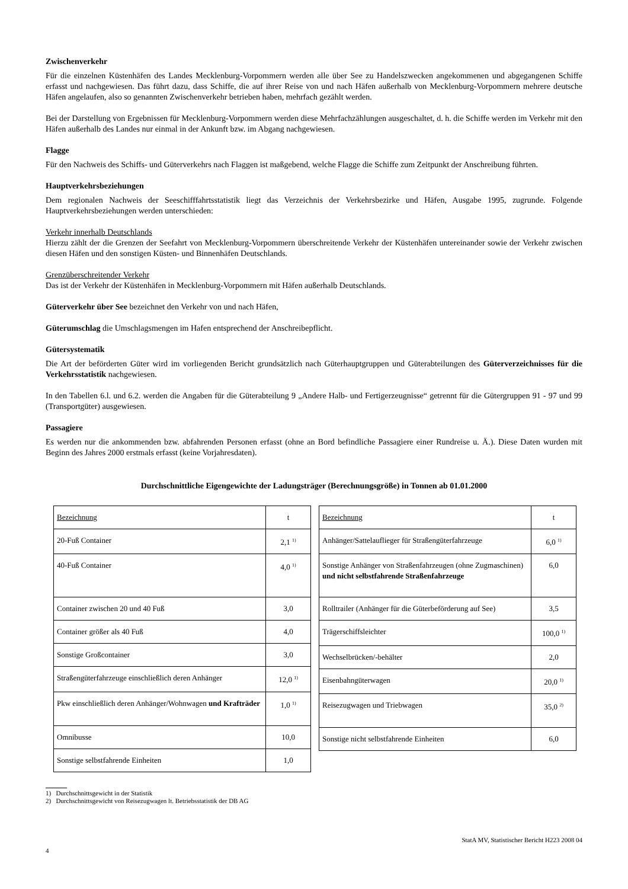Zwischenverkehr
Für die einzelnen Küstenhäfen des Landes Mecklenburg-Vorpommern werden alle über See zu Handelszwecken angekommenen und abgegangenen Schiffe erfasst und nachgewiesen. Das führt dazu, dass Schiffe, die auf ihrer Reise von und nach Häfen außerhalb von Mecklenburg-Vorpommern mehrere deutsche Häfen angelaufen, also so genannten Zwischenverkehr betrieben haben, mehrfach gezählt werden.
Bei der Darstellung von Ergebnissen für Mecklenburg-Vorpommern werden diese Mehrfachzählungen ausgeschaltet, d. h. die Schiffe werden im Verkehr mit den Häfen außerhalb des Landes nur einmal in der Ankunft bzw. im Abgang nachgewiesen.
Flagge
Für den Nachweis des Schiffs- und Güterverkehrs nach Flaggen ist maßgebend, welche Flagge die Schiffe zum Zeitpunkt der Anschreibung führten.
Hauptverkehrsbeziehungen
Dem regionalen Nachweis der Seeschifffahrtsstatistik liegt das Verzeichnis der Verkehrsbezirke und Häfen, Ausgabe 1995, zugrunde. Folgende Hauptverkehrsbeziehungen werden unterschieden:
Verkehr innerhalb Deutschlands
Hierzu zählt der die Grenzen der Seefahrt von Mecklenburg-Vorpommern überschreitende Verkehr der Küstenhäfen untereinander sowie der Verkehr zwischen diesen Häfen und den sonstigen Küsten- und Binnenhäfen Deutschlands.
Grenzüberschreitender Verkehr
Das ist der Verkehr der Küstenhäfen in Mecklenburg-Vorpommern mit Häfen außerhalb Deutschlands.
Güterverkehr über See bezeichnet den Verkehr von und nach Häfen,
Güterumschlag die Umschlagsmengen im Hafen entsprechend der Anschreibepflicht.
Gütersystematik
Die Art der beförderten Güter wird im vorliegenden Bericht grundsätzlich nach Güterhauptgruppen und Güterabteilungen des Güterverzeichnisses für die Verkehrsstatistik nachgewiesen.
In den Tabellen 6.l. und 6.2. werden die Angaben für die Güterabteilung 9 „Andere Halb- und Fertigerzeugnisse“ getrennt für die Gütergruppen 91 - 97 und 99 (Transportgüter) ausgewiesen.
Passagiere
Es werden nur die ankommenden bzw. abfahrenden Personen erfasst (ohne an Bord befindliche Passagiere einer Rundreise u. Ä.). Diese Daten wurden mit Beginn des Jahres 2000 erstmals erfasst (keine Vorjahresdaten).
Durchschnittliche Eigengewichte der Ladungsträger (Berechnungsgröße) in Tonnen ab 01.01.2000
| Bezeichnung | t |
| 20-Fuß Container | 2,1 <sup>1)</sup> |
| 40-Fuß Container | 4,0 <sup>1)</sup> |
| Container zwischen 20 und 40 Fuß | 3,0 |
| Container größer als 40 Fuß | 4,0 |
| Sonstige Großcontainer | 3,0 |
| Straßengüterfahrzeuge einschließlich deren Anhänger | 12,0 <sup>1)</sup> |
| Pkw einschließlich deren Anhänger/Wohnwagen und Krafträder | 1,0 <sup>1)</sup> |
| Omnibusse | 10,0 |
| Sonstige selbstfahrende Einheiten | 1,0 |
| Bezeichnung | t |
| Anhänger/Sattelauflieger für Straßengüterfahrzeuge | 6,0 <sup>1)</sup> |
| Sonstige Anhänger von Straßenfahrzeugen (ohne Zugmaschinen) und nicht selbstfahrende Straßenfahrzeuge | 6,0 |
| Rolltrailer (Anhänger für die Güterbeförderung auf See) | 3,5 |
| Trägerschiffsleichter | 100,0 <sup>1)</sup> |
| Wechselbrücken/-behälter | 2,0 |
| Eisenbahngüterwagen | 20,0 <sup>1)</sup> |
| Reisezugwagen und Triebwagen | 35,0 <sup>2)</sup> |
| Sonstige nicht selbstfahrende Einheiten | 6,0 |
1) Durchschnittsgewicht in der Statistik
2) Durchschnittsgewicht von Reisezugwagen lt. Betriebsstatistik der DB AG
StatA MV, Statistischer Bericht H223 2008 04
4